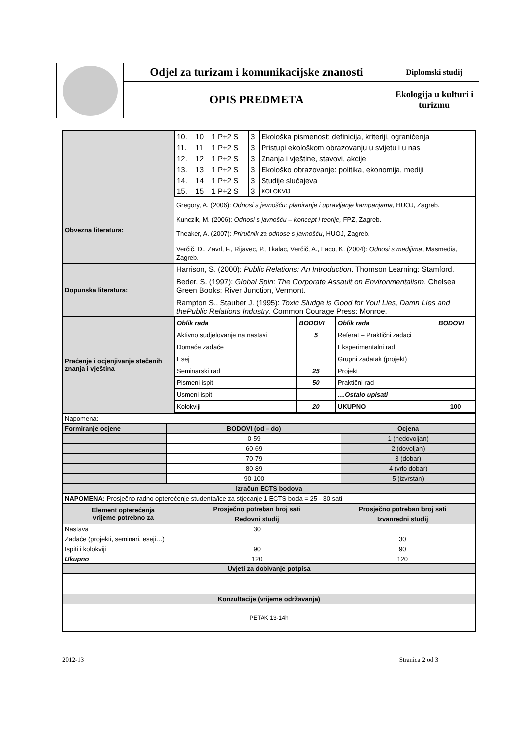| | Odjel za turizam i komunikacijske znanosti | Diplomski studij |
| | OPIS PREDMETA | Ekologija u kulturi i turizmu |
| | / 10. / 10 / 1 P+2 S / 3 / Ekološka pismenost: definicija, kriteriji, ograničenja / / 11. / 11 / 1 P+2 S / 3 / Pristupi ekološkom obrazovanju u svijetu i u nas / / 12. / 12 / 1 P+2 S / 3 / Znanja i vještine, stavovi, akcije / / 13. / 13 / 1 P+2 S / 3 / Ekološko obrazovanje: politika, ekonomija, mediji / / 14. / 14 / 1 P+2 S / 3 / Studije slučajeva / / 15. / 15 / 1 P+2 S / 3 / KOLOKVIJ / |
| Obvezna literatura: | Gregory, A. (2006): Odnosi s javnošću: planiranje i upravljanje kampanjama , HUOJ, Zagreb. Kunczik, M. (2006): Odnosi s javnošću – koncept i teorije, FPZ, Zagreb. Theaker, A. (2007): Priručnik za odnose s javnošću , HUOJ, Zagreb. Verčič, D., Zavrl, F., Rijavec, P., Tkalac, Verčič, A., Laco, K. (2004): Odnosi s medijima , Masmedia, Zagreb. |
| Dopunska literatura: | Harrison, S. (2000): Public Relations: An Introduction . Thomson Learning: Stamford. Beder, S. (1997): Global Spin: The Corporate Assault on Environmentalism . Chelsea Green Books: River Junction, Vermont. Rampton S., Stauber J. (1995): Toxic Sludge is Good for You! Lies, Damn Lies and thePublic Relations Industry . Common Courage Press: Monroe. |
| Praćenje i ocjenjivanje stečenih znanja i vještina | / Oblik rada / BODOVI / Oblik rada / BODOVI / / Aktivno sudjelovanje na nastavi / 5 / Referat – Praktični zadaci / / / Domaće zadaće / / Eksperimentalni rad / / / Esej / / Grupni zadatak (projekt) / / / Seminarski rad / 25 / Projekt / / / Pismeni ispit / 50 / Praktični rad / / / Usmeni ispit / / ....Ostalo upisati / / / Kolokviji / 20 / UKUPNO / 100 / |
| Napomena: | | |
| Formiranje ocjene | BODOVI (od – do) | Ocjena |
| | 0-59 | 1 (nedovoljan) |
| | 60-69 | 2 (dovoljan) |
| | 70-79 | 3 (dobar) |
| | 80-89 | 4 (vrlo dobar) |
| | 90-100 | 5 (izvrstan) |
| Izračun ECTS bodova | | |
| NAPOMENA: Prosječno radno opterećenje studenta/ice za stjecanje 1 ECTS boda = 25 - 30 sati | | |
| Element opterećenja vrijeme potrebno za | Prosječno potreban broj sati | Prosječno potreban broj sati |
| | Redovni studij | Izvanredni studij |
| Nastava | 30 | |
| Zadaće (projekti, seminari, eseji…) | | 30 |
| Ispiti i kolokviji | 90 | 90 |
| Ukupno | 120 | 120 |
| Uvjeti za dobivanje potpisa | | |
| Konzultacije (vrijeme održavanja) | | |
| PETAK 13-14h | | |
2012-13 Stranica 2 od 3